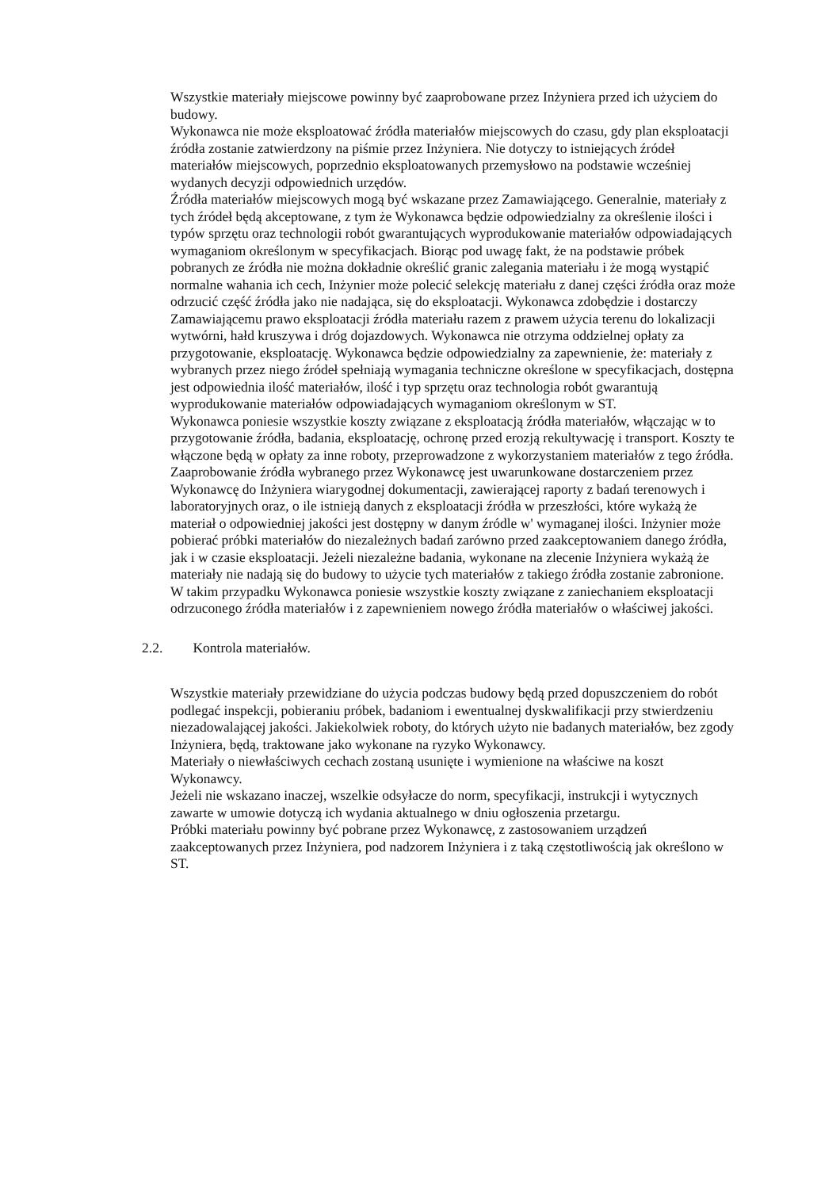Wszystkie materiały miejscowe powinny być zaaprobowane przez Inżyniera przed ich użyciem do budowy.
Wykonawca nie może eksploatować źródła materiałów miejscowych do czasu, gdy plan eksploatacji źródła zostanie zatwierdzony na piśmie przez Inżyniera. Nie dotyczy to istniejących źródeł materiałów miejscowych, poprzednio eksploatowanych przemysłowo na podstawie wcześniej wydanych decyzji odpowiednich urzędów.
Źródła materiałów miejscowych mogą być wskazane przez Zamawiającego. Generalnie, materiały z tych źródeł będą akceptowane, z tym że Wykonawca będzie odpowiedzialny za określenie ilości i typów sprzętu oraz technologii robót gwarantujących wyprodukowanie materiałów odpowiadających wymaganiom określonym w specyfikacjach. Biorąc pod uwagę fakt, że na podstawie próbek pobranych ze źródła nie można dokładnie określić granic zalegania materiału i że mogą wystąpić normalne wahania ich cech, Inżynier może polecić selekcję materiału z danej części źródła oraz może odrzucić część źródła jako nie nadająca, się do eksploatacji. Wykonawca zdobędzie i dostarczy Zamawiającemu prawo eksploatacji źródła materiału razem z prawem użycia terenu do lokalizacji wytwórni, hałd kruszywa i dróg dojazdowych. Wykonawca nie otrzyma oddzielnej opłaty za przygotowanie, eksploatację. Wykonawca będzie odpowiedzialny za zapewnienie, że: materiały z wybranych przez niego źródeł spełniają wymagania techniczne określone w specyfikacjach, dostępna jest odpowiednia ilość materiałów, ilość i typ sprzętu oraz technologia robót gwarantują wyprodukowanie materiałów odpowiadających wymaganiom określonym w ST.
Wykonawca poniesie wszystkie koszty związane z eksploatacją źródła materiałów, włączając w to przygotowanie źródła, badania, eksploatację, ochronę przed erozją rekultywację i transport. Koszty te włączone będą w opłaty za inne roboty, przeprowadzone z wykorzystaniem materiałów z tego źródła.
Zaaprobowanie źródła wybranego przez Wykonawcę jest uwarunkowane dostarczeniem przez Wykonawcę do Inżyniera wiarygodnej dokumentacji, zawierającej raporty z badań terenowych i laboratoryjnych oraz, o ile istnieją danych z eksploatacji źródła w przeszłości, które wykażą że materiał o odpowiedniej jakości jest dostępny w danym źródle w' wymaganej ilości. Inżynier może pobierać próbki materiałów do niezależnych badań zarówno przed zaakceptowaniem danego źródła, jak i w czasie eksploatacji. Jeżeli niezależne badania, wykonane na zlecenie Inżyniera wykażą że materiały nie nadają się do budowy to użycie tych materiałów z takiego źródła zostanie zabronione. W takim przypadku Wykonawca poniesie wszystkie koszty związane z zaniechaniem eksploatacji odrzuconego źródła materiałów i z zapewnieniem nowego źródła materiałów o właściwej jakości.
2.2. Kontrola materiałów.
Wszystkie materiały przewidziane do użycia podczas budowy będą przed dopuszczeniem do robót podlegać inspekcji, pobieraniu próbek, badaniom i ewentualnej dyskwalifikacji przy stwierdzeniu niezadowalającej jakości. Jakiekolwiek roboty, do których użyto nie badanych materiałów, bez zgody Inżyniera, będą, traktowane jako wykonane na ryzyko Wykonawcy.
Materiały o niewłaściwych cechach zostaną usunięte i wymienione na właściwe na koszt Wykonawcy.
Jeżeli nie wskazano inaczej, wszelkie odsyłacze do norm, specyfikacji, instrukcji i wytycznych zawarte w umowie dotyczą ich wydania aktualnego w dniu ogłoszenia przetargu.
Próbki materiału powinny być pobrane przez Wykonawcę, z zastosowaniem urządzeń zaakceptowanych przez Inżyniera, pod nadzorem Inżyniera i z taką częstotliwością jak określono w ST.